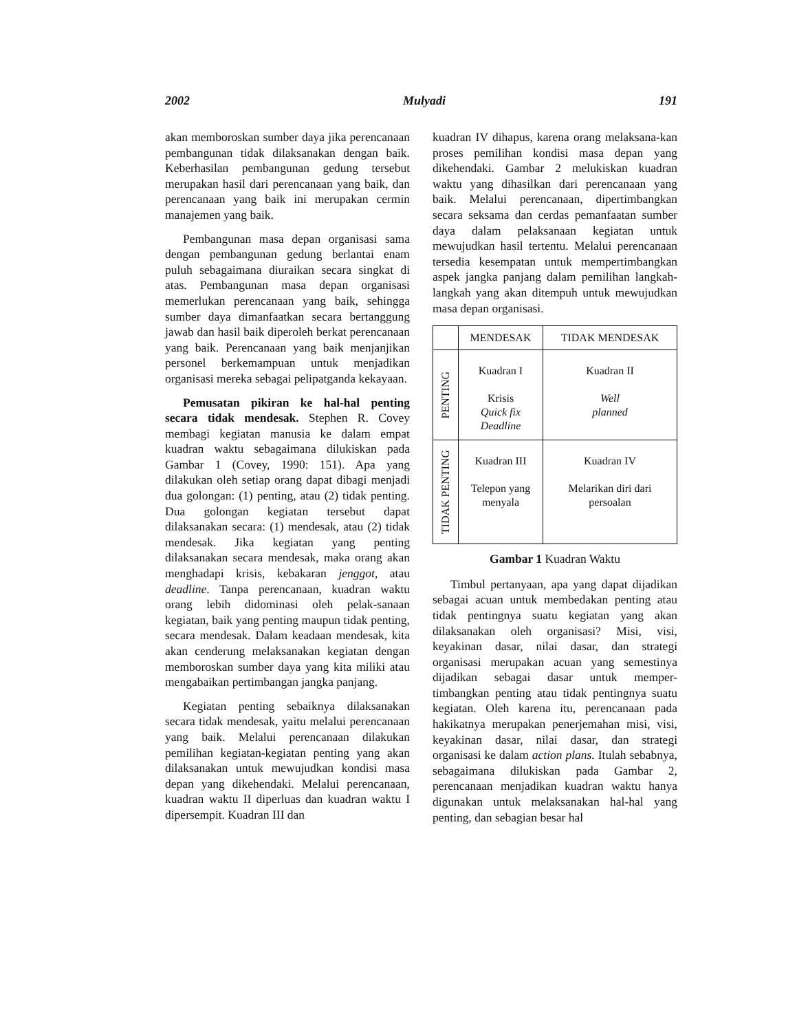2002 Mulyadi 191
akan memboroskan sumber daya jika perencanaan pembangunan tidak dilaksanakan dengan baik. Keberhasilan pembangunan gedung tersebut merupakan hasil dari perencanaan yang baik, dan perencanaan yang baik ini merupakan cermin manajemen yang baik.
Pembangunan masa depan organisasi sama dengan pembangunan gedung berlantai enam puluh sebagaimana diuraikan secara singkat di atas. Pembangunan masa depan organisasi memerlukan perencanaan yang baik, sehingga sumber daya dimanfaatkan secara bertanggung jawab dan hasil baik diperoleh berkat perencanaan yang baik. Perencanaan yang baik menjanjikan personel berkemampuan untuk menjadikan organisasi mereka sebagai pelipatganda kekayaan.
Pemusatan pikiran ke hal-hal penting secara tidak mendesak. Stephen R. Covey membagi kegiatan manusia ke dalam empat kuadran waktu sebagaimana dilukiskan pada Gambar 1 (Covey, 1990: 151). Apa yang dilakukan oleh setiap orang dapat dibagi menjadi dua golongan: (1) penting, atau (2) tidak penting. Dua golongan kegiatan tersebut dapat dilaksanakan secara: (1) mendesak, atau (2) tidak mendesak. Jika kegiatan yang penting dilaksanakan secara mendesak, maka orang akan menghadapi krisis, kebakaran jenggot, atau deadline. Tanpa perencanaan, kuadran waktu orang lebih didominasi oleh pelak-sanaan kegiatan, baik yang penting maupun tidak penting, secara mendesak. Dalam keadaan mendesak, kita akan cenderung melaksanakan kegiatan dengan memboroskan sumber daya yang kita miliki atau mengabaikan pertimbangan jangka panjang.
Kegiatan penting sebaiknya dilaksanakan secara tidak mendesak, yaitu melalui perencanaan yang baik. Melalui perencanaan dilakukan pemilihan kegiatan-kegiatan penting yang akan dilaksanakan untuk mewujudkan kondisi masa depan yang dikehendaki. Melalui perencanaan, kuadran waktu II diperluas dan kuadran waktu I dipersempit. Kuadran III dan
kuadran IV dihapus, karena orang melaksana-kan proses pemilihan kondisi masa depan yang dikehendaki. Gambar 2 melukiskan kuadran waktu yang dihasilkan dari perencanaan yang baik. Melalui perencanaan, dipertimbangkan secara seksama dan cerdas pemanfaatan sumber daya dalam pelaksanaan kegiatan untuk mewujudkan hasil tertentu. Melalui perencanaan tersedia kesempatan untuk mempertimbangkan aspek jangka panjang dalam pemilihan langkah-langkah yang akan ditempuh untuk mewujudkan masa depan organisasi.
| | MENDESAK | TIDAK MENDESAK |
| PENTING | Kuadran I Krisis Quick fix Deadline | Kuadran II Well planned |
| TIDAK PENTING | Kuadran III Telepon yang menyala | Kuadran IV Melarikan diri dari persoalan |
Gambar 1 Kuadran Waktu
Timbul pertanyaan, apa yang dapat dijadikan sebagai acuan untuk membedakan penting atau tidak pentingnya suatu kegiatan yang akan dilaksanakan oleh organisasi? Misi, visi, keyakinan dasar, nilai dasar, dan strategi organisasi merupakan acuan yang semestinya dijadikan sebagai dasar untuk memper-timbangkan penting atau tidak pentingnya suatu kegiatan. Oleh karena itu, perencanaan pada hakikatnya merupakan penerjemahan misi, visi, keyakinan dasar, nilai dasar, dan strategi organisasi ke dalam action plans. Itulah sebabnya, sebagaimana dilukiskan pada Gambar 2, perencanaan menjadikan kuadran waktu hanya digunakan untuk melaksanakan hal-hal yang penting, dan sebagian besar hal